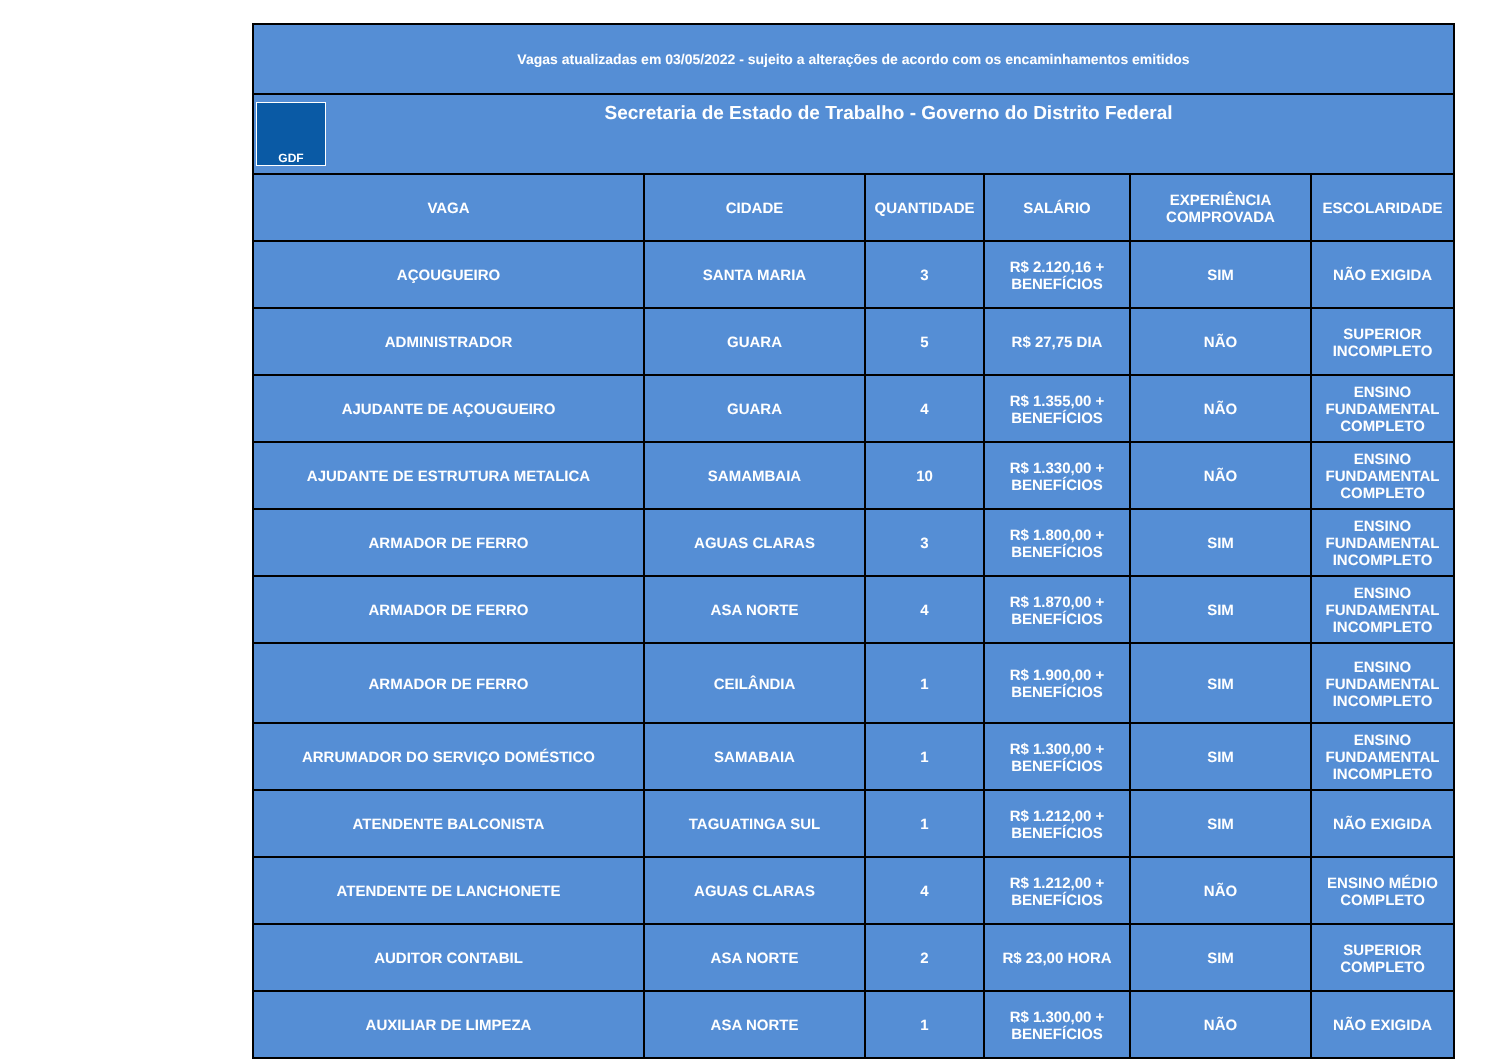| Vagas atualizadas em 03/05/2022 - sujeito a alterações de acordo com os encaminhamentos emitidos | | | | | |
| GDF Secretaria de Estado de Trabalho - Governo do Distrito Federal | | | | | |
| VAGA | CIDADE | QUANTIDADE | SALÁRIO | EXPERIÊNCIA COMPROVADA | ESCOLARIDADE |
| AÇOUGUEIRO | SANTA MARIA | 3 | R$ 2.120,16 + BENEFÍCIOS | SIM | NÃO EXIGIDA |
| ADMINISTRADOR | GUARA | 5 | R$ 27,75 DIA | NÃO | SUPERIOR INCOMPLETO |
| AJUDANTE DE AÇOUGUEIRO | GUARA | 4 | R$ 1.355,00 + BENEFÍCIOS | NÃO | ENSINO FUNDAMENTAL COMPLETO |
| AJUDANTE DE ESTRUTURA METALICA | SAMAMBAIA | 10 | R$ 1.330,00 + BENEFÍCIOS | NÃO | ENSINO FUNDAMENTAL COMPLETO |
| ARMADOR DE FERRO | AGUAS CLARAS | 3 | R$ 1.800,00 + BENEFÍCIOS | SIM | ENSINO FUNDAMENTAL INCOMPLETO |
| ARMADOR DE FERRO | ASA NORTE | 4 | R$ 1.870,00 + BENEFÍCIOS | SIM | ENSINO FUNDAMENTAL INCOMPLETO |
| ARMADOR DE FERRO | CEILÂNDIA | 1 | R$ 1.900,00 + BENEFÍCIOS | SIM | ENSINO FUNDAMENTAL INCOMPLETO |
| ARRUMADOR DO SERVIÇO DOMÉSTICO | SAMABAIA | 1 | R$ 1.300,00 + BENEFÍCIOS | SIM | ENSINO FUNDAMENTAL INCOMPLETO |
| ATENDENTE BALCONISTA | TAGUATINGA SUL | 1 | R$ 1.212,00 + BENEFÍCIOS | SIM | NÃO EXIGIDA |
| ATENDENTE DE LANCHONETE | AGUAS CLARAS | 4 | R$ 1.212,00 + BENEFÍCIOS | NÃO | ENSINO MÉDIO COMPLETO |
| AUDITOR CONTABIL | ASA NORTE | 2 | R$ 23,00 HORA | SIM | SUPERIOR COMPLETO |
| AUXILIAR DE LIMPEZA | ASA NORTE | 1 | R$ 1.300,00 + BENEFÍCIOS | NÃO | NÃO EXIGIDA |